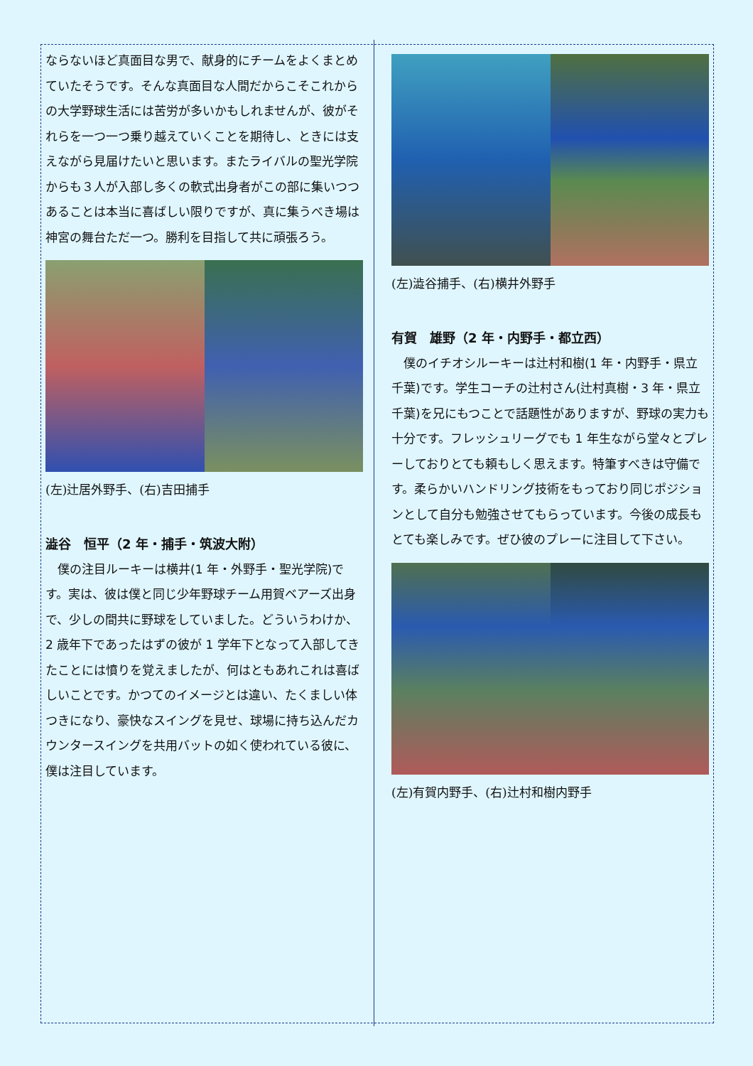ならないほど真面目な男で、献身的にチームをよくまとめていたそうです。そんな真面目な人間だからこそこれからの大学野球生活には苦労が多いかもしれませんが、彼がそれらを一つ一つ乗り越えていくことを期待し、ときには支えながら見届けたいと思います。またライバルの聖光学院からも３人が入部し多くの軟式出身者がこの部に集いつつあることは本当に喜ばしい限りですが、真に集うべき場は神宮の舞台ただ一つ。勝利を目指して共に頑張ろう。
(左)辻居外野手、(右)吉田捕手
澁谷　恒平（2 年・捕手・筑波大附）
　僕の注目ルーキーは横井(1 年・外野手・聖光学院)です。実は、彼は僕と同じ少年野球チーム用賀ベアーズ出身で、少しの間共に野球をしていました。どういうわけか、2 歳年下であったはずの彼が 1 学年下となって入部してきたことには憤りを覚えましたが、何はともあれこれは喜ばしいことです。かつてのイメージとは違い、たくましい体つきになり、豪快なスイングを見せ、球場に持ち込んだカウンタースイングを共用バットの如く使われている彼に、僕は注目しています。
(左)澁谷捕手、(右)横井外野手
有賀　雄野（2 年・内野手・都立西）
　僕のイチオシルーキーは辻村和樹(1 年・内野手・県立千葉)です。学生コーチの辻村さん(辻村真樹・3 年・県立千葉)を兄にもつことで話題性がありますが、野球の実力も十分です。フレッシュリーグでも 1 年生ながら堂々とプレーしておりとても頼もしく思えます。特筆すべきは守備です。柔らかいハンドリング技術をもっており同じポジションとして自分も勉強させてもらっています。今後の成長もとても楽しみです。ぜひ彼のプレーに注目して下さい。
(左)有賀内野手、(右)辻村和樹内野手